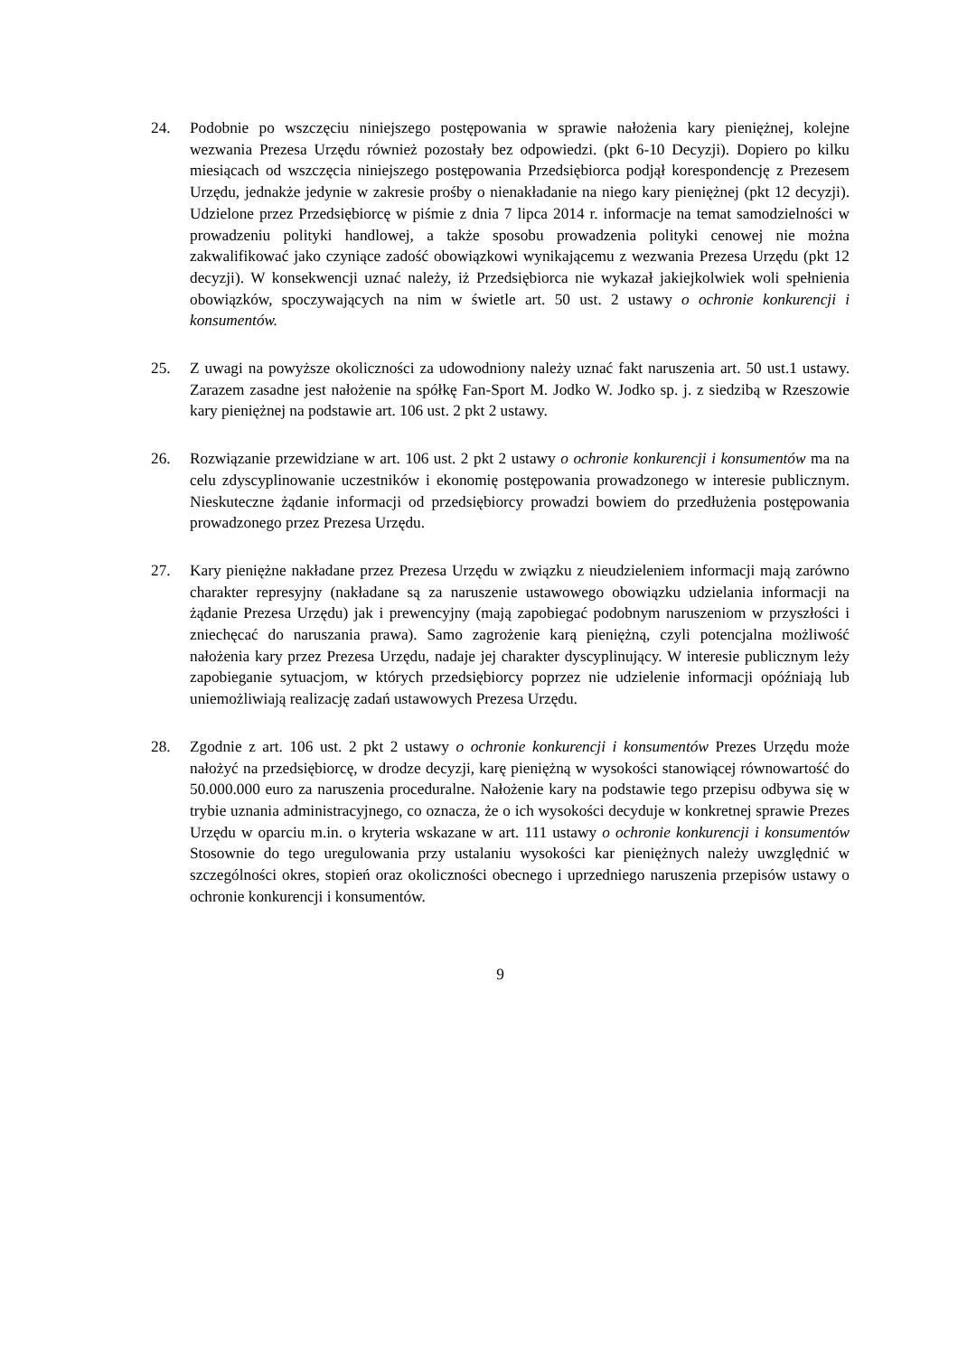24. Podobnie po wszczęciu niniejszego postępowania w sprawie nałożenia kary pieniężnej, kolejne wezwania Prezesa Urzędu również pozostały bez odpowiedzi. (pkt 6-10 Decyzji). Dopiero po kilku miesiącach od wszczęcia niniejszego postępowania Przedsiębiorca podjął korespondencję z Prezesem Urzędu, jednakże jedynie w zakresie prośby o nienakładanie na niego kary pieniężnej (pkt 12 decyzji). Udzielone przez Przedsiębiorcę w piśmie z dnia 7 lipca 2014 r. informacje na temat samodzielności w prowadzeniu polityki handlowej, a także sposobu prowadzenia polityki cenowej nie można zakwalifikować jako czyniące zadość obowiązkowi wynikającemu z wezwania Prezesa Urzędu (pkt 12 decyzji). W konsekwencji uznać należy, iż Przedsiębiorca nie wykazał jakiejkolwiek woli spełnienia obowiązków, spoczywających na nim w świetle art. 50 ust. 2 ustawy o ochronie konkurencji i konsumentów.
25. Z uwagi na powyższe okoliczności za udowodniony należy uznać fakt naruszenia art. 50 ust.1 ustawy. Zarazem zasadne jest nałożenie na spółkę Fan-Sport M. Jodko W. Jodko sp. j. z siedzibą w Rzeszowie kary pieniężnej na podstawie art. 106 ust. 2 pkt 2 ustawy.
26. Rozwiązanie przewidziane w art. 106 ust. 2 pkt 2 ustawy o ochronie konkurencji i konsumentów ma na celu zdyscyplinowanie uczestników i ekonomię postępowania prowadzonego w interesie publicznym. Nieskuteczne żądanie informacji od przedsiębiorcy prowadzi bowiem do przedłużenia postępowania prowadzonego przez Prezesa Urzędu.
27. Kary pieniężne nakładane przez Prezesa Urzędu w związku z nieudzieleniem informacji mają zarówno charakter represyjny (nakładane są za naruszenie ustawowego obowiązku udzielania informacji na żądanie Prezesa Urzędu) jak i prewencyjny (mają zapobiegać podobnym naruszeniom w przyszłości i zniechęcać do naruszania prawa). Samo zagrożenie karą pieniężną, czyli potencjalna możliwość nałożenia kary przez Prezesa Urzędu, nadaje jej charakter dyscyplinujący. W interesie publicznym leży zapobieganie sytuacjom, w których przedsiębiorcy poprzez nie udzielenie informacji opóźniają lub uniemożliwiają realizację zadań ustawowych Prezesa Urzędu.
28. Zgodnie z art. 106 ust. 2 pkt 2 ustawy o ochronie konkurencji i konsumentów Prezes Urzędu może nałożyć na przedsiębiorcę, w drodze decyzji, karę pieniężną w wysokości stanowiącej równowartość do 50.000.000 euro za naruszenia proceduralne. Nałożenie kary na podstawie tego przepisu odbywa się w trybie uznania administracyjnego, co oznacza, że o ich wysokości decyduje w konkretnej sprawie Prezes Urzędu w oparciu m.in. o kryteria wskazane w art. 111 ustawy o ochronie konkurencji i konsumentów Stosownie do tego uregulowania przy ustalaniu wysokości kar pieniężnych należy uwzględnić w szczególności okres, stopień oraz okoliczności obecnego i uprzedniego naruszenia przepisów ustawy o ochronie konkurencji i konsumentów.
9